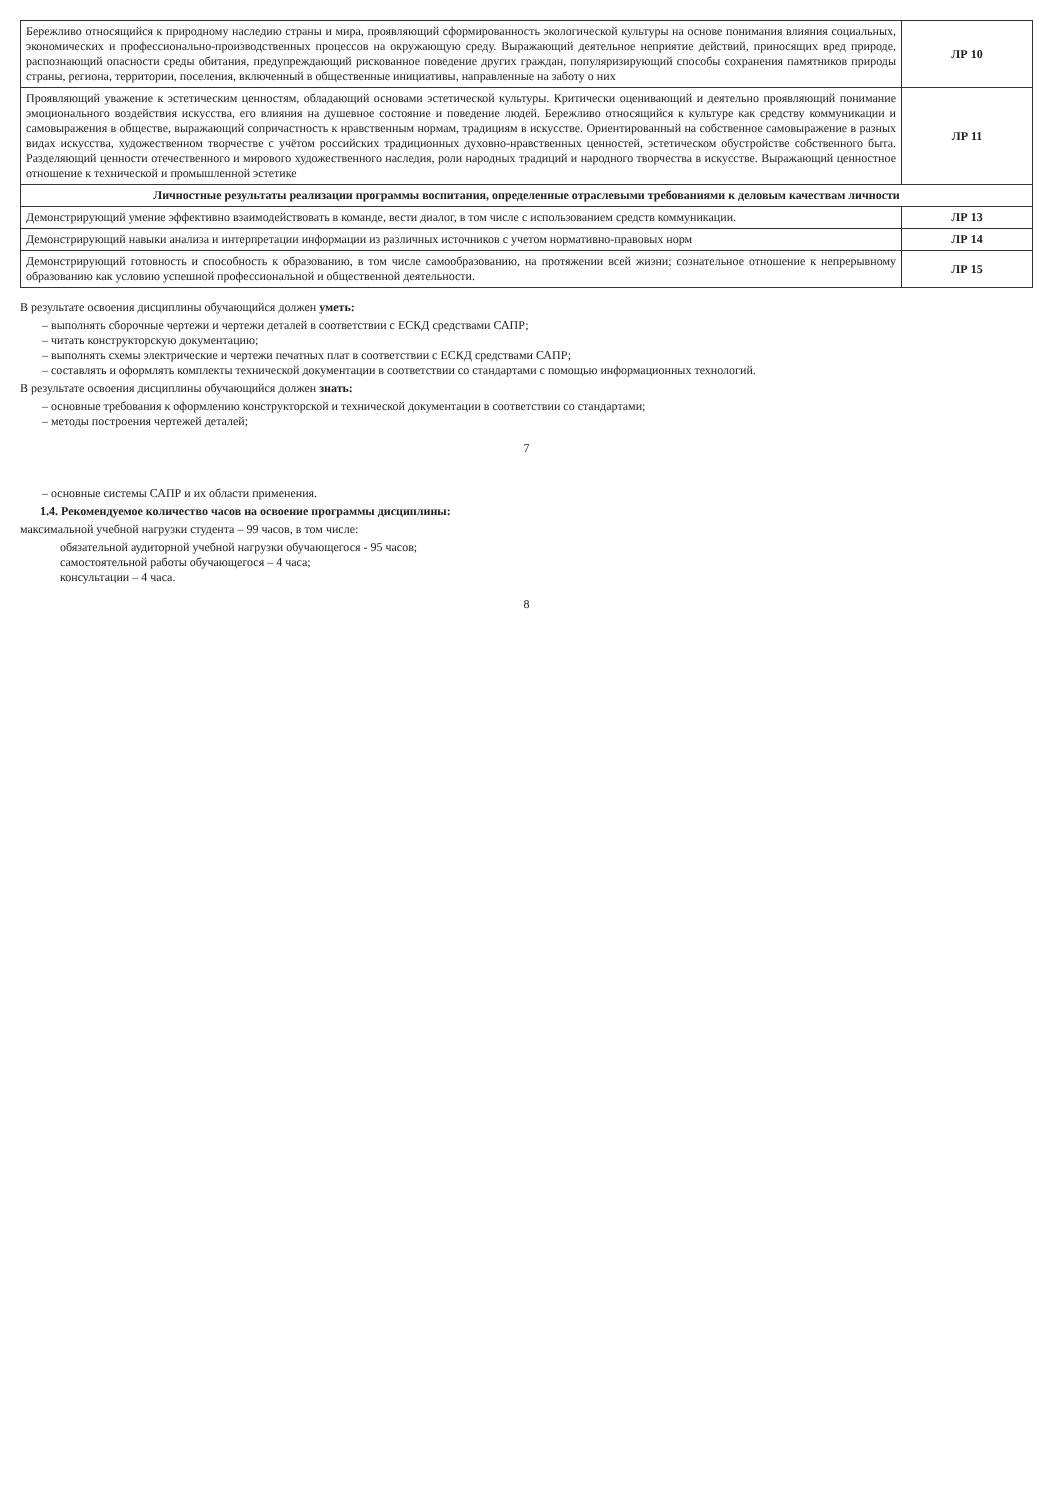| Бережливо относящийся к природному наследию страны и мира, проявляющий сформированность экологической культуры на основе понимания влияния социальных, экономических и профессионально-производственных процессов на окружающую среду. Выражающий деятельное неприятие действий, приносящих вред природе, распознающий опасности среды обитания, предупреждающий рискованное поведение других граждан, популяризирующий способы сохранения памятников природы страны, региона, территории, поселения, включенный в общественные инициативы, направленные на заботу о них | ЛР 10 |
| Проявляющий уважение к эстетическим ценностям, обладающий основами эстетической культуры. Критически оценивающий и деятельно проявляющий понимание эмоционального воздействия искусства, его влияния на душевное состояние и поведение людей. Бережливо относящийся к культуре как средству коммуникации и самовыражения в обществе, выражающий сопричастность к нравственным нормам, традициям в искусстве. Ориентированный на собственное самовыражение в разных видах искусства, художественном творчестве с учётом российских традиционных духовно-нравственных ценностей, эстетическом обустройстве собственного быта. Разделяющий ценности отечественного и мирового художественного наследия, роли народных традиций и народного творчества в искусстве. Выражающий ценностное отношение к технической и промышленной эстетике | ЛР 11 |
| Личностные результаты реализации программы воспитания, определенные отраслевыми требованиями к деловым качествам личности | |
| Демонстрирующий умение эффективно взаимодействовать в команде, вести диалог, в том числе с использованием средств коммуникации. | ЛР 13 |
| Демонстрирующий навыки анализа и интерпретации информации из различных источников с учетом нормативно-правовых норм | ЛР 14 |
| Демонстрирующий готовность и способность к образованию, в том числе самообразованию, на протяжении всей жизни; сознательное отношение к непрерывному образованию как условию успешной профессиональной и общественной деятельности. | ЛР 15 |
В результате освоения дисциплины обучающийся должен уметь:
– выполнять сборочные чертежи и чертежи деталей в соответствии с ЕСКД средствами САПР;
– читать конструкторскую документацию;
– выполнять схемы электрические и чертежи печатных плат в соответствии с ЕСКД средствами САПР;
– составлять и оформлять комплекты технической документации в соответствии со стандартами с помощью информационных технологий.
В результате освоения дисциплины обучающийся должен знать:
– основные требования к оформлению конструкторской и технической документации в соответствии со стандартами;
– методы построения чертежей деталей;
7
– основные системы САПР и их области применения.
1.4. Рекомендуемое количество часов на освоение программы дисциплины:
максимальной учебной нагрузки студента – 99 часов, в том числе:
обязательной аудиторной учебной нагрузки обучающегося - 95 часов;
самостоятельной работы обучающегося – 4 часа;
консультации – 4 часа.
8